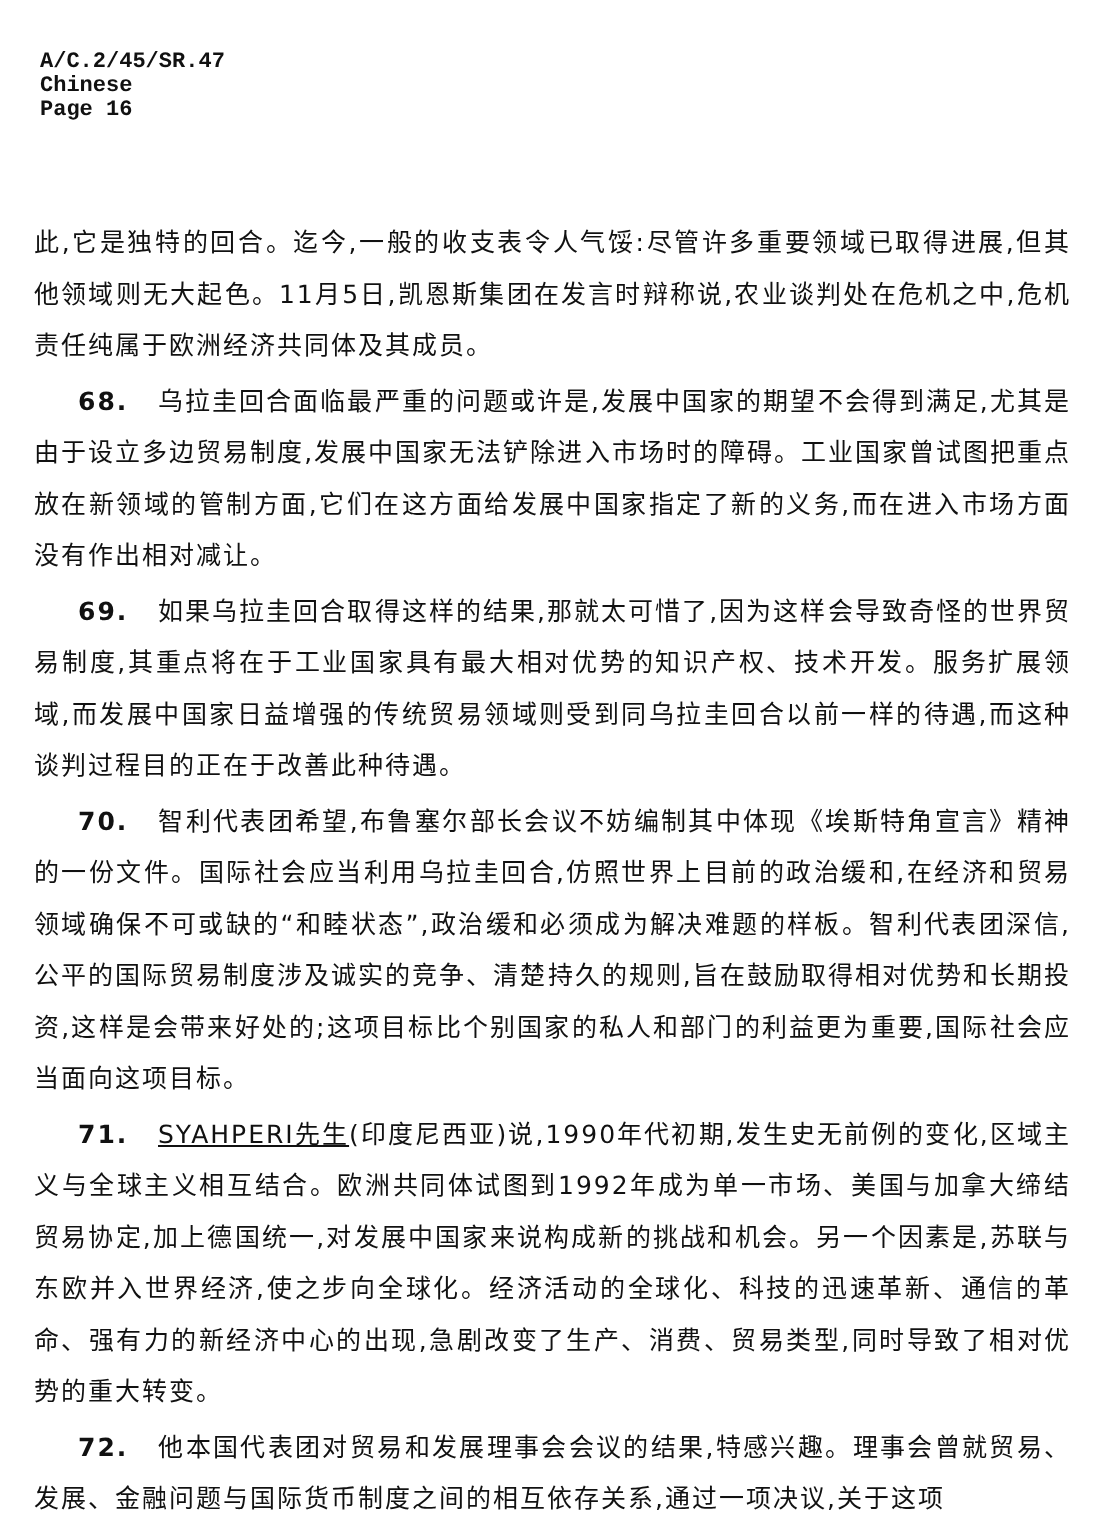A/C.2/45/SR.47
Chinese
Page 16
此,它是独特的回合。迄今,一般的收支表令人气馁:尽管许多重要领域已取得进展,但其他领域则无大起色。11月5日,凯恩斯集团在发言时辩称说,农业谈判处在危机之中,危机责任纯属于欧洲经济共同体及其成员。
68. 乌拉圭回合面临最严重的问题或许是,发展中国家的期望不会得到满足,尤其是由于设立多边贸易制度,发展中国家无法铲除进入市场时的障碍。工业国家曾试图把重点放在新领域的管制方面,它们在这方面给发展中国家指定了新的义务,而在进入市场方面没有作出相对减让。
69. 如果乌拉圭回合取得这样的结果,那就太可惜了,因为这样会导致奇怪的世界贸易制度,其重点将在于工业国家具有最大相对优势的知识产权、技术开发。服务扩展领域,而发展中国家日益增强的传统贸易领域则受到同乌拉圭回合以前一样的待遇,而这种谈判过程目的正在于改善此种待遇。
70. 智利代表团希望,布鲁塞尔部长会议不妨编制其中体现《埃斯特角宣言》精神的一份文件。国际社会应当利用乌拉圭回合,仿照世界上目前的政治缓和,在经济和贸易领域确保不可或缺的“和睦状态”,政治缓和必须成为解决难题的样板。智利代表团深信,公平的国际贸易制度涉及诚实的竞争、清楚持久的规则,旨在鼓励取得相对优势和长期投资,这样是会带来好处的;这项目标比个别国家的私人和部门的利益更为重要,国际社会应当面向这项目标。
71. SYAHPERI先生(印度尼西亚)说,1990年代初期,发生史无前例的变化,区域主义与全球主义相互结合。欧洲共同体试图到1992年成为单一市场、美国与加拿大缔结贸易协定,加上德国统一,对发展中国家来说构成新的挑战和机会。另一个因素是,苏联与东欧并入世界经济,使之步向全球化。经济活动的全球化、科技的迅速革新、通信的革命、强有力的新经济中心的出现,急剧改变了生产、消费、贸易类型,同时导致了相对优势的重大转变。
72. 他本国代表团对贸易和发展理事会会议的结果,特感兴趣。理事会曾就贸易、发展、金融问题与国际货币制度之间的相互依存关系,通过一项决议,关于这项